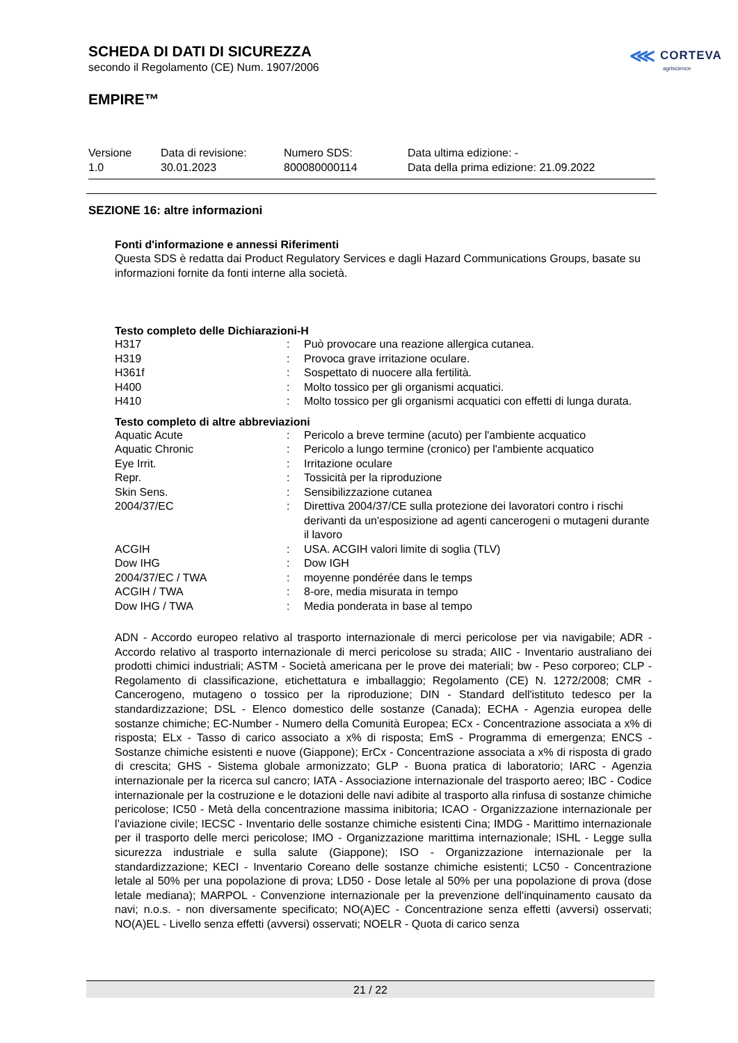⋘ CORTEVA
agriscience
SCHEDA DI DATI DI SICUREZZA
secondo il Regolamento (CE) Num. 1907/2006
EMPIRE™
| Versione 1.0 | Data di revisione: 30.01.2023 | Numero SDS: 800080000114 | Data ultima edizione: - Data della prima edizione: 21.09.2022 |
SEZIONE 16: altre informazioni
Fonti d'informazione e annessi Riferimenti
Questa SDS è redatta dai Product Regulatory Services e dagli Hazard Communications Groups, basate su informazioni fornite da fonti interne alla società.
Testo completo delle Dichiarazioni-H
| H317 | : | Può provocare una reazione allergica cutanea. |
| H319 | : | Provoca grave irritazione oculare. |
| H361f | : | Sospettato di nuocere alla fertilità. |
| H400 | : | Molto tossico per gli organismi acquatici. |
| H410 | : | Molto tossico per gli organismi acquatici con effetti di lunga durata. |
Testo completo di altre abbreviazioni
| Aquatic Acute | : | Pericolo a breve termine (acuto) per l'ambiente acquatico |
| Aquatic Chronic | : | Pericolo a lungo termine (cronico) per l'ambiente acquatico |
| Eye Irrit. | : | Irritazione oculare |
| Repr. | : | Tossicità per la riproduzione |
| Skin Sens. | : | Sensibilizzazione cutanea |
| 2004/37/EC | : | Direttiva 2004/37/CE sulla protezione dei lavoratori contro i rischi derivanti da un'esposizione ad agenti cancerogeni o mutageni durante il lavoro |
| ACGIH | : | USA. ACGIH valori limite di soglia (TLV) |
| Dow IHG | : | Dow IGH |
| 2004/37/EC / TWA | : | moyenne pondérée dans le temps |
| ACGIH / TWA | : | 8-ore, media misurata in tempo |
| Dow IHG / TWA | : | Media ponderata in base al tempo |
ADN - Accordo europeo relativo al trasporto internazionale di merci pericolose per via navigabile; ADR - Accordo relativo al trasporto internazionale di merci pericolose su strada; AIIC - Inventario australiano dei prodotti chimici industriali; ASTM - Società americana per le prove dei materiali; bw - Peso corporeo; CLP - Regolamento di classificazione, etichettatura e imballaggio; Regolamento (CE) N. 1272/2008; CMR - Cancerogeno, mutageno o tossico per la riproduzione; DIN - Standard dell'istituto tedesco per la standardizzazione; DSL - Elenco domestico delle sostanze (Canada); ECHA - Agenzia europea delle sostanze chimiche; EC-Number - Numero della Comunità Europea; ECx - Concentrazione associata a x% di risposta; ELx - Tasso di carico associato a x% di risposta; EmS - Programma di emergenza; ENCS - Sostanze chimiche esistenti e nuove (Giappone); ErCx - Concentrazione associata a x% di risposta di grado di crescita; GHS - Sistema globale armonizzato; GLP - Buona pratica di laboratorio; IARC - Agenzia internazionale per la ricerca sul cancro; IATA - Associazione internazionale del trasporto aereo; IBC - Codice internazionale per la costruzione e le dotazioni delle navi adibite al trasporto alla rinfusa di sostanze chimiche pericolose; IC50 - Metà della concentrazione massima inibitoria; ICAO - Organizzazione internazionale per l’aviazione civile; IECSC - Inventario delle sostanze chimiche esistenti Cina; IMDG - Marittimo internazionale per il trasporto delle merci pericolose; IMO - Organizzazione marittima internazionale; ISHL - Legge sulla sicurezza industriale e sulla salute (Giappone); ISO - Organizzazione internazionale per la standardizzazione; KECI - Inventario Coreano delle sostanze chimiche esistenti; LC50 - Concentrazione letale al 50% per una popolazione di prova; LD50 - Dose letale al 50% per una popolazione di prova (dose letale mediana); MARPOL - Convenzione internazionale per la prevenzione dell'inquinamento causato da navi; n.o.s. - non diversamente specificato; NO(A)EC - Concentrazione senza effetti (avversi) osservati; NO(A)EL - Livello senza effetti (avversi) osservati; NOELR - Quota di carico senza
21 / 22